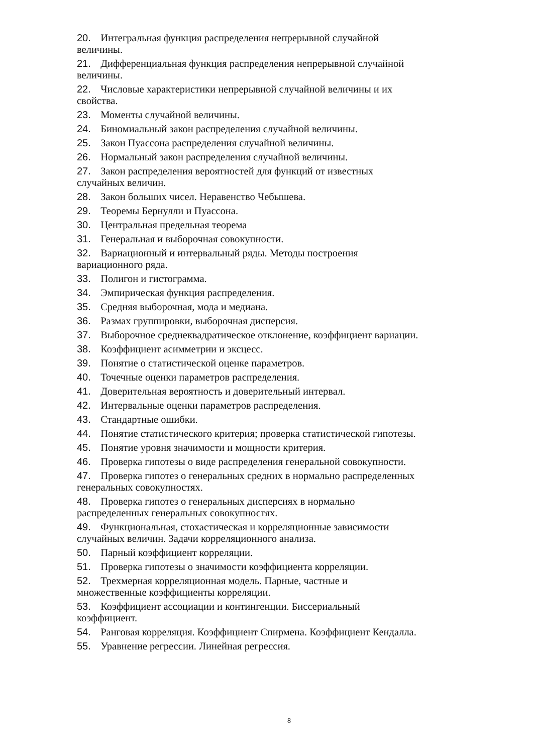20. Интегральная функция распределения непрерывной случайной величины.
21. Дифференциальная функция распределения непрерывной случайной величины.
22. Числовые характеристики непрерывной случайной величины и их свойства.
23. Моменты случайной величины.
24. Биномиальный закон распределения случайной величины.
25. Закон Пуассона распределения случайной величины.
26. Нормальный закон распределения случайной величины.
27. Закон распределения вероятностей для функций от известных случайных величин.
28. Закон больших чисел. Неравенство Чебышева.
29. Теоремы Бернулли и Пуассона.
30. Центральная предельная теорема
31. Генеральная и выборочная совокупности.
32. Вариационный и интервальный ряды. Методы построения вариационного ряда.
33. Полигон и гистограмма.
34. Эмпирическая функция распределения.
35. Средняя выборочная, мода и медиана.
36. Размах группировки, выборочная дисперсия.
37. Выборочное среднеквадратическое отклонение, коэффициент вариации.
38. Коэффициент асимметрии и эксцесс.
39. Понятие о статистической оценке параметров.
40. Точечные оценки параметров распределения.
41. Доверительная вероятность и доверительный интервал.
42. Интервальные оценки параметров распределения.
43. Стандартные ошибки.
44. Понятие статистического критерия; проверка статистической гипотезы.
45. Понятие уровня значимости и мощности критерия.
46. Проверка гипотезы о виде распределения генеральной совокупности.
47. Проверка гипотез о генеральных средних в нормально распределенных генеральных совокупностях.
48. Проверка гипотез о генеральных дисперсиях в нормально распределенных генеральных совокупностях.
49. Функциональная, стохастическая и корреляционные зависимости случайных величин. Задачи корреляционного анализа.
50. Парный коэффициент корреляции.
51. Проверка гипотезы о значимости коэффициента корреляции.
52. Трехмерная корреляционная модель. Парные, частные и множественные коэффициенты корреляции.
53. Коэффициент ассоциации и контингенции. Биссериальный коэффициент.
54. Ранговая корреляция. Коэффициент Спирмена. Коэффициент Кендалла.
55. Уравнение регрессии. Линейная регрессия.
8